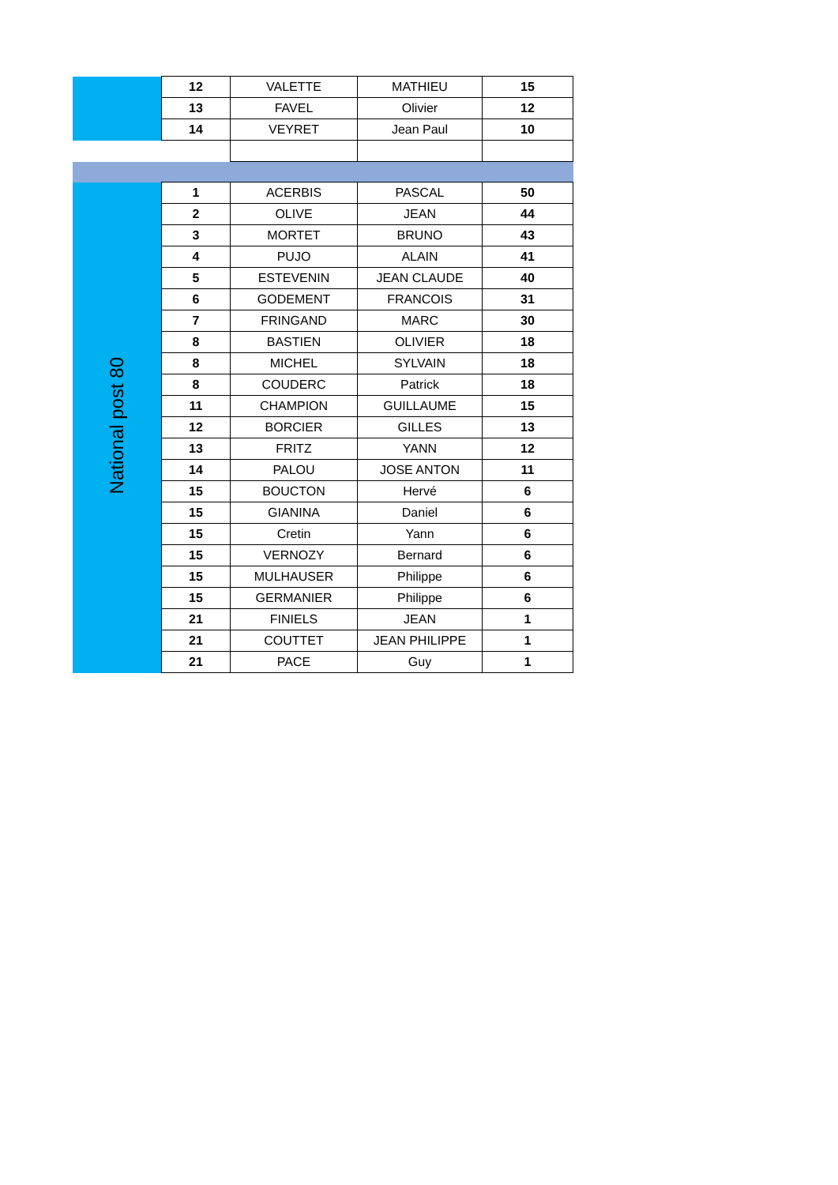| | 12 | VALETTE | MATHIEU | 15 |
| | 13 | FAVEL | Olivier | 12 |
| | 14 | VEYRET | Jean Paul | 10 |
| National post 80 | 1 | ACERBIS | PASCAL | 50 |
| | 2 | OLIVE | JEAN | 44 |
| | 3 | MORTET | BRUNO | 43 |
| | 4 | PUJO | ALAIN | 41 |
| | 5 | ESTEVENIN | JEAN CLAUDE | 40 |
| | 6 | GODEMENT | FRANCOIS | 31 |
| | 7 | FRINGAND | MARC | 30 |
| | 8 | BASTIEN | OLIVIER | 18 |
| | 8 | MICHEL | SYLVAIN | 18 |
| | 8 | COUDERC | Patrick | 18 |
| | 11 | CHAMPION | GUILLAUME | 15 |
| | 12 | BORCIER | GILLES | 13 |
| | 13 | FRITZ | YANN | 12 |
| | 14 | PALOU | JOSE ANTON | 11 |
| | 15 | BOUCTON | Hervé | 6 |
| | 15 | GIANINA | Daniel | 6 |
| | 15 | Cretin | Yann | 6 |
| | 15 | VERNOZY | Bernard | 6 |
| | 15 | MULHAUSER | Philippe | 6 |
| | 15 | GERMANIER | Philippe | 6 |
| | 21 | FINIELS | JEAN | 1 |
| | 21 | COUTTET | JEAN PHILIPPE | 1 |
| | 21 | PACE | Guy | 1 |